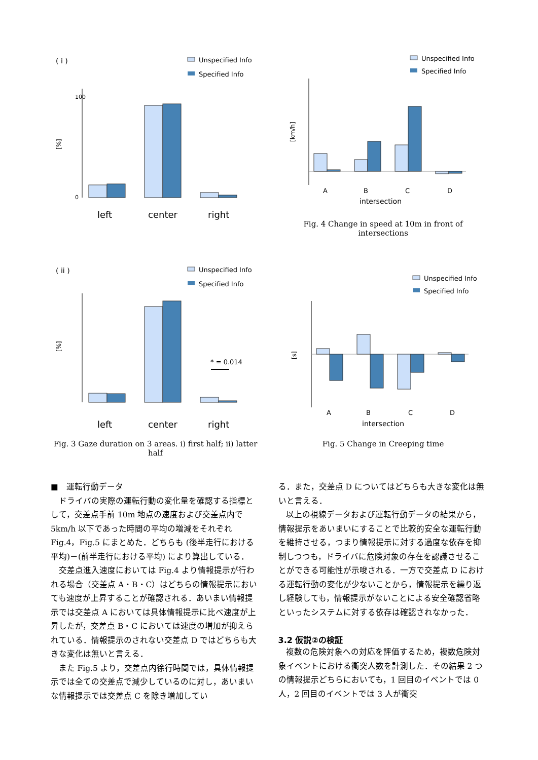( i )
Unspecified Info
Specified Info
[%]
0
100
left
center
right
Unspecified Info
Specified Info
[km/h]
A
B
C
D
intersection
Fig. 4 Change in speed at 10m in front of intersections
( ii )
Unspecified Info
Specified Info
[%]
* = 0.014
left
center
right
Fig. 3 Gaze duration on 3 areas. i) first half; ii) latter half
Unspecified Info
Specified Info
[s]
A
B
C
D
intersection
Fig. 5 Change in Creeping time
■　運転行動データ
ドライバの実際の運転行動の変化量を確認する指標として，交差点手前 10m 地点の速度および交差点内で 5km/h 以下であった時間の平均の増減をそれぞれ Fig.4，Fig.5 にまとめた．どちらも (後半走行における平均)－(前半走行における平均) により算出している．
交差点進入速度においては Fig.4 より情報提示が行われる場合（交差点 A・B・C）はどちらの情報提示においても速度が上昇することが確認される．あいまい情報提示では交差点 A においては具体情報提示に比べ速度が上昇したが，交差点 B・C においては速度の増加が抑えられている．情報提示のされない交差点 D ではどちらも大きな変化は無いと言える．
また Fig.5 より，交差点内徐行時間では，具体情報提示では全ての交差点で減少しているのに対し，あいまいな情報提示では交差点 C を除き増加してい
る．また，交差点 D についてはどちらも大きな変化は無いと言える．
以上の視線データおよび運転行動データの結果から，情報提示をあいまいにすることで比較的安全な運転行動を維持させる，つまり情報提示に対する過度な依存を抑制しつつも，ドライバに危険対象の存在を認識させることができる可能性が示唆される．一方で交差点 D における運転行動の変化が少ないことから，情報提示を繰り返し経験しても，情報提示がないことによる安全確認省略といったシステムに対する依存は確認されなかった．
3.2 仮説②の検証
複数の危険対象への対応を評価するため，複数危険対象イベントにおける衝突人数を計測した．その結果 2 つの情報提示どちらにおいても，1 回目のイベントでは 0 人，2 回目のイベントでは 3 人が衝突